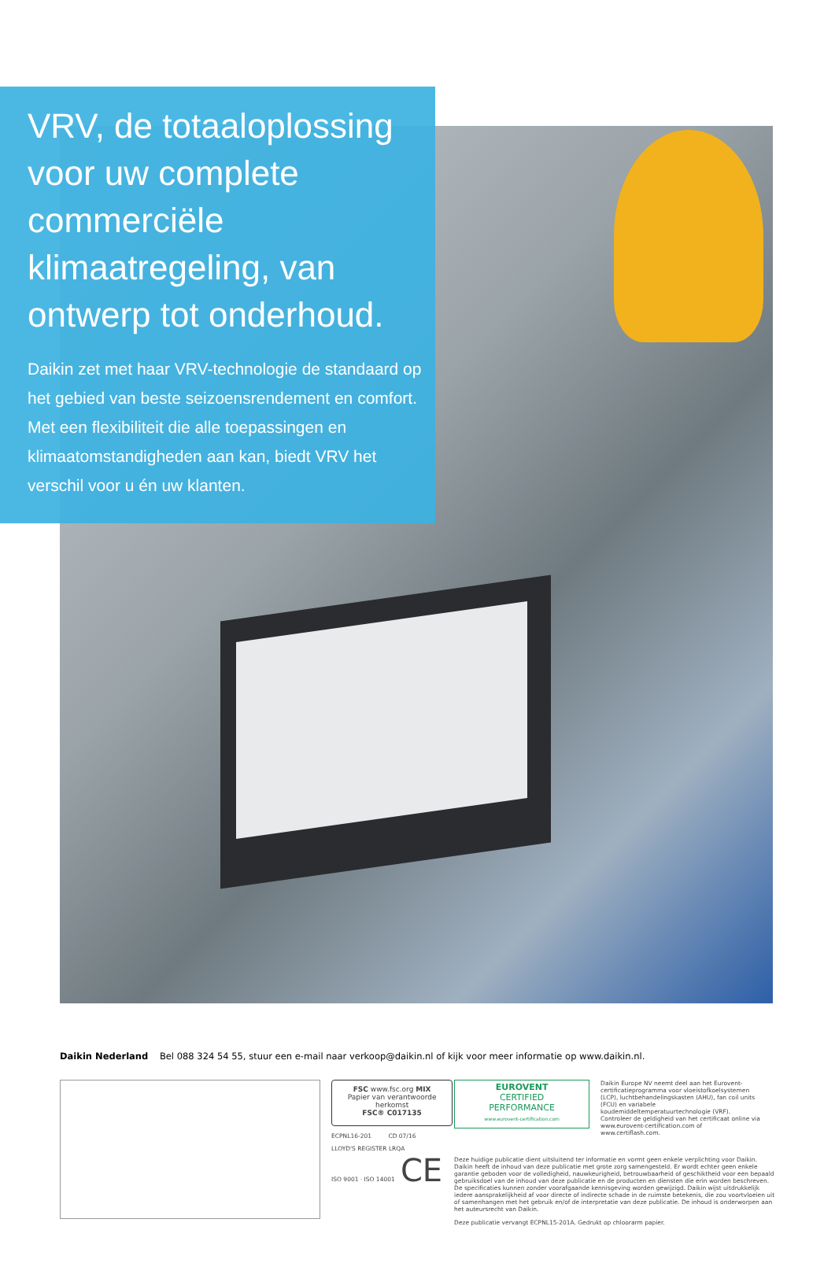VRV, de totaaloplossing voor uw complete commerciële klimaatregeling, van ontwerp tot onderhoud.
Daikin zet met haar VRV-technologie de standaard op het gebied van beste seizoensrendement en comfort. Met een flexibiliteit die alle toepassingen en klimaatomstandigheden aan kan, biedt VRV het verschil voor u én uw klanten.
Daikin Nederland Bel 088 324 54 55, stuur een e-mail naar verkoop@daikin.nl of kijk voor meer informatie op www.daikin.nl.
FSC www.fsc.org MIX
Papier van verantwoorde herkomst
FSC® C017135
ECPNL16-201 CD 07/16
LLOYD'S REGISTER LRQA
ISO 9001 · ISO 14001 CE
EUROVENT
CERTIFIED
PERFORMANCE
www.eurovent-certification.com
Daikin Europe NV neemt deel aan het Eurovent-certificatieprogramma voor vloeistofkoelsystemen (LCP), luchtbehandelingskasten (AHU), fan coil units (FCU) en variabele koudemiddeltemperatuurtechnologie (VRF). Controleer de geldigheid van het certificaat online via www.eurovent-certification.com of www.certiflash.com.
Deze huidige publicatie dient uitsluitend ter informatie en vormt geen enkele verplichting voor Daikin. Daikin heeft de inhoud van deze publicatie met grote zorg samengesteld. Er wordt echter geen enkele garantie geboden voor de volledigheid, nauwkeurigheid, betrouwbaarheid of geschiktheid voor een bepaald gebruiksdoel van de inhoud van deze publicatie en de producten en diensten die erin worden beschreven. De specificaties kunnen zonder voorafgaande kennisgeving worden gewijzigd. Daikin wijst uitdrukkelijk iedere aansprakelijkheid af voor directe of indirecte schade in de ruimste betekenis, die zou voortvloeien uit of samenhangen met het gebruik en/of de interpretatie van deze publicatie. De inhoud is onderworpen aan het auteursrecht van Daikin.
Deze publicatie vervangt ECPNL15-201A. Gedrukt op chloorarm papier.